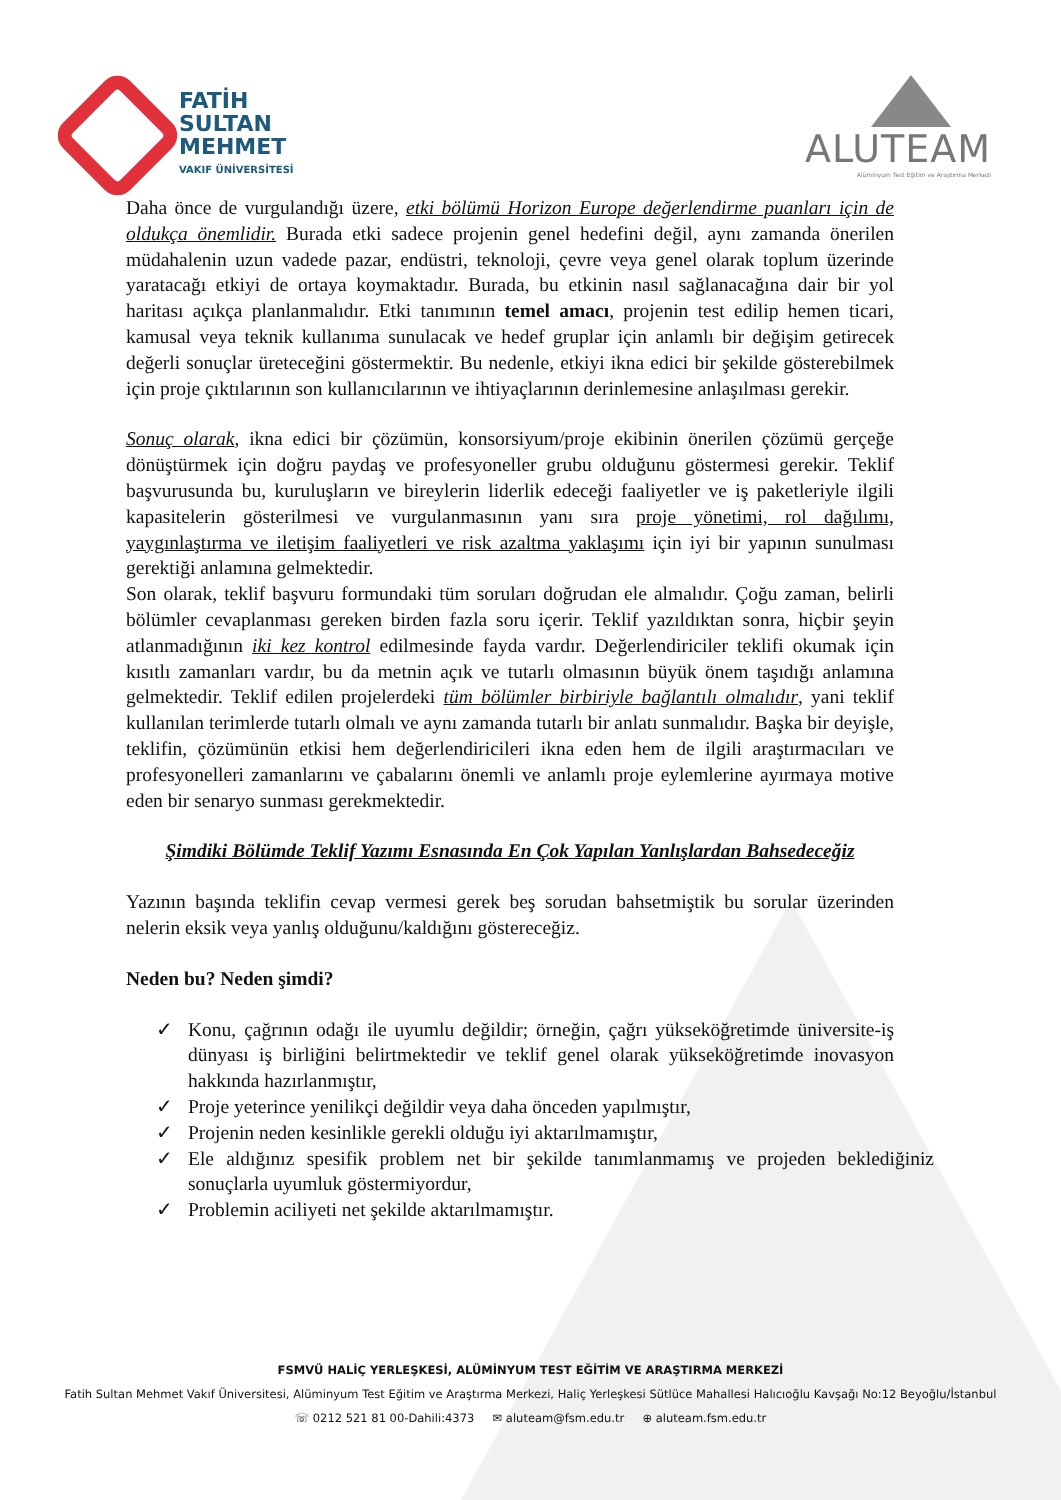FATİH
SULTAN
MEHMET
VAKIF ÜNİVERSİTESİ
ALUTEAM
Alüminyum Test Eğitim ve Araştırma Merkezi
Daha önce de vurgulandığı üzere, etki bölümü Horizon Europe değerlendirme puanları için de oldukça önemlidir. Burada etki sadece projenin genel hedefini değil, aynı zamanda önerilen müdahalenin uzun vadede pazar, endüstri, teknoloji, çevre veya genel olarak toplum üzerinde yaratacağı etkiyi de ortaya koymaktadır. Burada, bu etkinin nasıl sağlanacağına dair bir yol haritası açıkça planlanmalıdır. Etki tanımının temel amacı, projenin test edilip hemen ticari, kamusal veya teknik kullanıma sunulacak ve hedef gruplar için anlamlı bir değişim getirecek değerli sonuçlar üreteceğini göstermektir. Bu nedenle, etkiyi ikna edici bir şekilde gösterebilmek için proje çıktılarının son kullanıcılarının ve ihtiyaçlarının derinlemesine anlaşılması gerekir.
Sonuç olarak, ikna edici bir çözümün, konsorsiyum/proje ekibinin önerilen çözümü gerçeğe dönüştürmek için doğru paydaş ve profesyoneller grubu olduğunu göstermesi gerekir. Teklif başvurusunda bu, kuruluşların ve bireylerin liderlik edeceği faaliyetler ve iş paketleriyle ilgili kapasitelerin gösterilmesi ve vurgulanmasının yanı sıra proje yönetimi, rol dağılımı, yaygınlaştırma ve iletişim faaliyetleri ve risk azaltma yaklaşımı için iyi bir yapının sunulması gerektiği anlamına gelmektedir.
Son olarak, teklif başvuru formundaki tüm soruları doğrudan ele almalıdır. Çoğu zaman, belirli bölümler cevaplanması gereken birden fazla soru içerir. Teklif yazıldıktan sonra, hiçbir şeyin atlanmadığının iki kez kontrol edilmesinde fayda vardır. Değerlendiriciler teklifi okumak için kısıtlı zamanları vardır, bu da metnin açık ve tutarlı olmasının büyük önem taşıdığı anlamına gelmektedir. Teklif edilen projelerdeki tüm bölümler birbiriyle bağlantılı olmalıdır, yani teklif kullanılan terimlerde tutarlı olmalı ve aynı zamanda tutarlı bir anlatı sunmalıdır. Başka bir deyişle, teklifin, çözümünün etkisi hem değerlendiricileri ikna eden hem de ilgili araştırmacıları ve profesyonelleri zamanlarını ve çabalarını önemli ve anlamlı proje eylemlerine ayırmaya motive eden bir senaryo sunması gerekmektedir.
Şimdiki Bölümde Teklif Yazımı Esnasında En Çok Yapılan Yanlışlardan Bahsedeceğiz
Yazının başında teklifin cevap vermesi gerek beş sorudan bahsetmiştik bu sorular üzerinden nelerin eksik veya yanlış olduğunu/kaldığını göstereceğiz.
Neden bu? Neden şimdi?
✓ Konu, çağrının odağı ile uyumlu değildir; örneğin, çağrı yükseköğretimde üniversite-iş dünyası iş birliğini belirtmektedir ve teklif genel olarak yükseköğretimde inovasyon hakkında hazırlanmıştır,
✓ Proje yeterince yenilikçi değildir veya daha önceden yapılmıştır,
✓ Projenin neden kesinlikle gerekli olduğu iyi aktarılmamıştır,
✓ Ele aldığınız spesifik problem net bir şekilde tanımlanmamış ve projeden beklediğiniz sonuçlarla uyumluk göstermiyordur,
✓ Problemin aciliyeti net şekilde aktarılmamıştır.
FSMVÜ HALİÇ YERLEŞKESİ, ALÜMİNYUM TEST EĞİTİM VE ARAŞTIRMA MERKEZİ
Fatih Sultan Mehmet Vakıf Üniversitesi, Alüminyum Test Eğitim ve Araştırma Merkezi, Haliç Yerleşkesi Sütlüce Mahallesi Halıcıoğlu Kavşağı No:12 Beyoğlu/İstanbul
☏ 0212 521 81 00-Dahili:4373 ✉ aluteam@fsm.edu.tr ⊕ aluteam.fsm.edu.tr